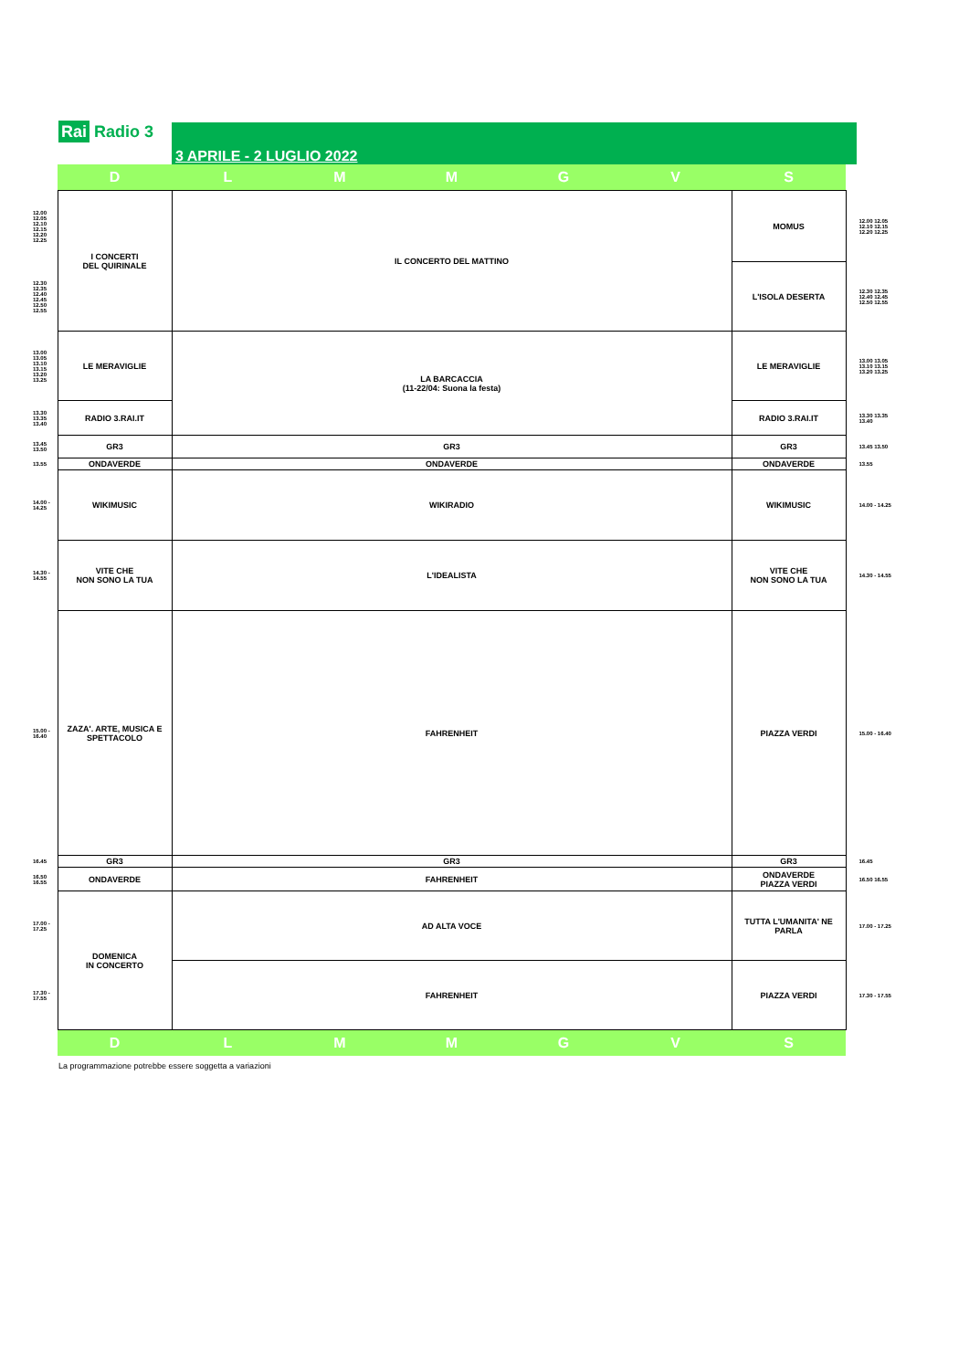Rai Radio 3 3 APRILE - 2 LUGLIO 2022
| | D | L | M | M | G | V | S | |
| --- | --- | --- | --- | --- | --- | --- | --- | --- |
| 12.00 12.05 12.10 12.15 12.20 12.25 | I CONCERTI DEL QUIRINALE | IL CONCERTO DEL MATTINO | | | | | MOMUS | 12.00 12.05 12.10 12.15 12.20 12.25 |
| 12.30 12.35 12.40 12.45 12.50 12.55 | | | | | | | L'ISOLA DESERTA | 12.30 12.35 12.40 12.45 12.50 12.55 |
| 13.00 13.05 13.10 13.15 13.20 13.25 | LE MERAVIGLIE | LA BARCACCIA (11-22/04: Suona la festa) | | | | | LE MERAVIGLIE | 13.00 13.05 13.10 13.15 13.20 13.25 |
| 13.30 13.35 13.40 | RADIO 3.RAI.IT | | | | | | RADIO 3.RAI.IT | 13.30 13.35 13.40 |
| 13.45 13.50 | GR3 | GR3 | | | | | GR3 | 13.45 13.50 |
| 13.55 | ONDAVERDE | ONDAVERDE | | | | | ONDAVERDE | 13.55 |
| 14.00 - 14.25 | WIKIMUSIC | WIKIRADIO | | | | | WIKIMUSIC | 14.00 - 14.25 |
| 14.30 - 14.55 | VITE CHE NON SONO LA TUA | L'IDEALISTA | | | | | VITE CHE NON SONO LA TUA | 14.30 - 14.55 |
| 15.00 - 16.40 | ZAZA'. ARTE, MUSICA E SPETTACOLO | FAHRENHEIT | | | | | PIAZZA VERDI | 15.00 - 16.40 |
| 16.45 | GR3 | GR3 | | | | | GR3 | 16.45 |
| 16.50 16.55 | ONDAVERDE | FAHRENHEIT | | | | | ONDAVERDE PIAZZA VERDI | 16.50 16.55 |
| 17.00 - 17.25 | DOMENICA IN CONCERTO | AD ALTA VOCE | | | | | TUTTA L'UMANITA' NE PARLA | 17.00 - 17.25 |
| 17.30 - 17.55 | | FAHRENHEIT | | | | | PIAZZA VERDI | 17.30 - 17.55 |
| | D | L | M | M | G | V | S | |
La programmazione potrebbe essere soggetta a variazioni